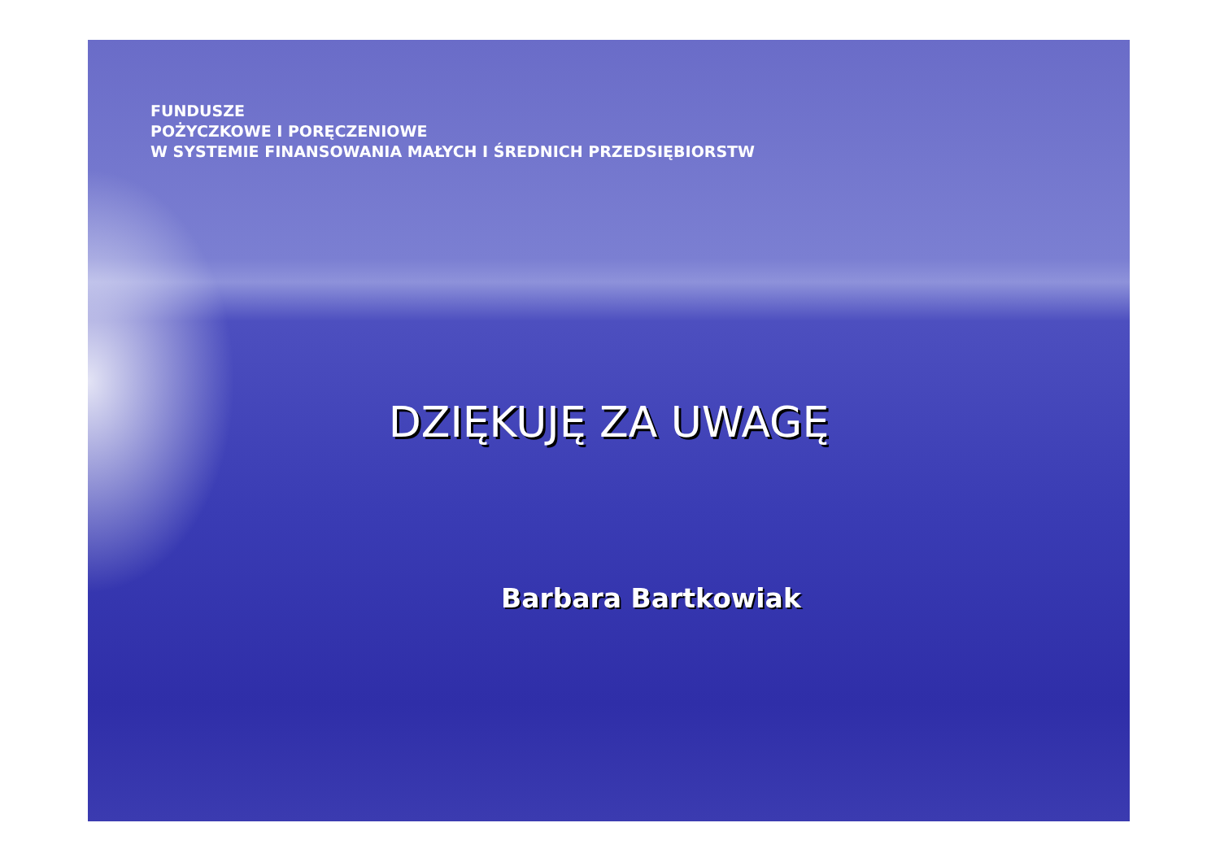FUNDUSZE
POŻYCZKOWE I PORĘCZENIOWE
W SYSTEMIE FINANSOWANIA MAŁYCH I ŚREDNICH PRZEDSIĘBIORSTW
DZIĘKUJĘ ZA UWAGĘ
Barbara Bartkowiak